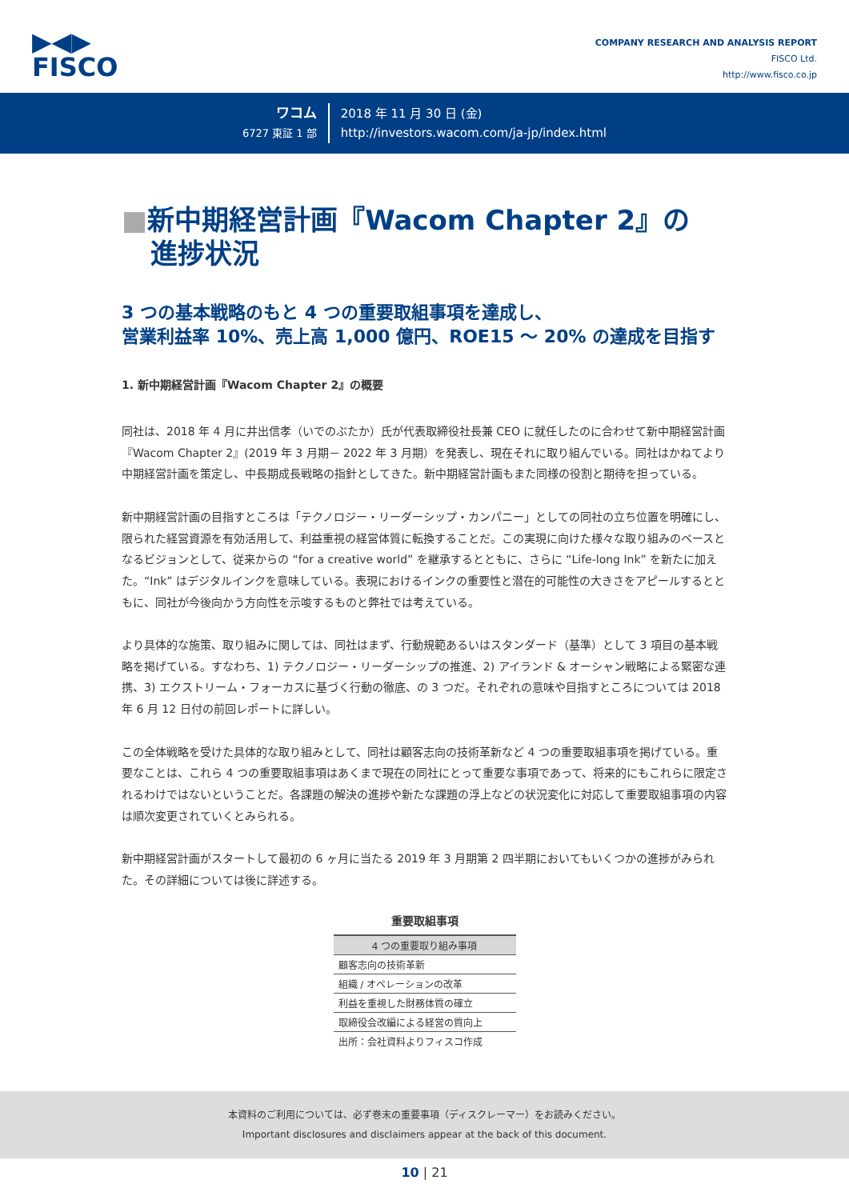▶◀▶
FISCO
COMPANY RESEARCH AND ANALYSIS REPORT
FISCO Ltd.
http://www.fisco.co.jp
ワコム
6727 東証 1 部
2018 年 11 月 30 日 (金)
http://investors.wacom.com/ja-jp/index.html
■新中期経営計画『Wacom Chapter 2』の
進捗状況
3 つの基本戦略のもと 4 つの重要取組事項を達成し、
営業利益率 10%、売上高 1,000 億円、ROE15 ～ 20% の達成を目指す
1. 新中期経営計画『Wacom Chapter 2』の概要
同社は、2018 年 4 月に井出信孝（いでのぶたか）氏が代表取締役社長兼 CEO に就任したのに合わせて新中期経営計画『Wacom Chapter 2』(2019 年 3 月期－ 2022 年 3 月期）を発表し、現在それに取り組んでいる。同社はかねてより中期経営計画を策定し、中長期成長戦略の指針としてきた。新中期経営計画もまた同様の役割と期待を担っている。
新中期経営計画の目指すところは「テクノロジー・リーダーシップ・カンパニー」としての同社の立ち位置を明確にし、限られた経営資源を有効活用して、利益重視の経営体質に転換することだ。この実現に向けた様々な取り組みのベースとなるビジョンとして、従来からの “for a creative world” を継承するとともに、さらに “Life-long Ink” を新たに加えた。“Ink” はデジタルインクを意味している。表現におけるインクの重要性と潜在的可能性の大きさをアピールするとともに、同社が今後向かう方向性を示唆するものと弊社では考えている。
より具体的な施策、取り組みに関しては、同社はまず、行動規範あるいはスタンダード（基準）として 3 項目の基本戦略を掲げている。すなわち、1) テクノロジー・リーダーシップの推進、2) アイランド & オーシャン戦略による緊密な連携、3) エクストリーム・フォーカスに基づく行動の徹底、の 3 つだ。それぞれの意味や目指すところについては 2018 年 6 月 12 日付の前回レポートに詳しい。
この全体戦略を受けた具体的な取り組みとして、同社は顧客志向の技術革新など 4 つの重要取組事項を掲げている。重要なことは、これら 4 つの重要取組事項はあくまで現在の同社にとって重要な事項であって、将来的にもこれらに限定されるわけではないということだ。各課題の解決の進捗や新たな課題の浮上などの状況変化に対応して重要取組事項の内容は順次変更されていくとみられる。
新中期経営計画がスタートして最初の 6 ヶ月に当たる 2019 年 3 月期第 2 四半期においてもいくつかの進捗がみられた。その詳細については後に詳述する。
重要取組事項
| 4 つの重要取り組み事項 |
| --- |
| 顧客志向の技術革新 |
| 組織 / オペレーションの改革 |
| 利益を重視した財務体質の確立 |
| 取締役会改編による経営の質向上 |
| 出所：会社資料よりフィスコ作成 |
本資料のご利用については、必ず巻末の重要事項（ディスクレーマー）をお読みください。
Important disclosures and disclaimers appear at the back of this document.
10 | 21